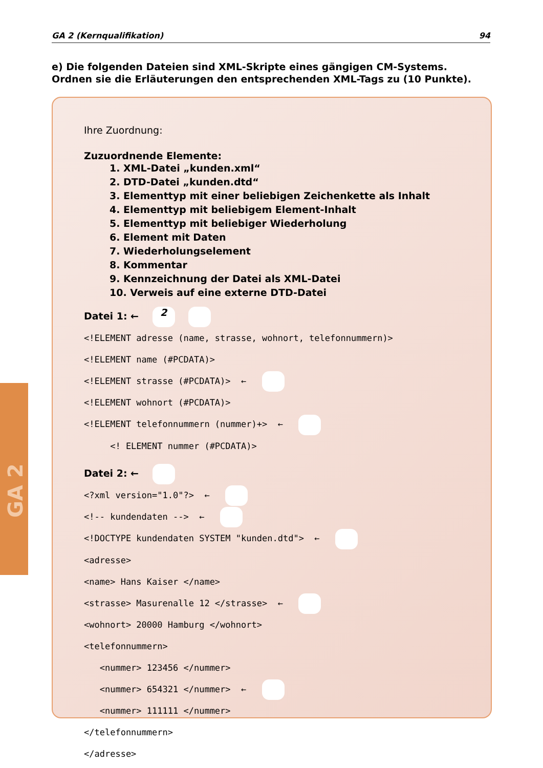GA 2 (Kernqualifikation) 94
e) Die folgenden Dateien sind XML-Skripte eines gängigen CM-Systems. Ordnen sie die Erläuterungen den entsprechenden XML-Tags zu (10 Punkte).
GA 2
Ihre Zuordnung:
Zuzuordnende Elemente:
1. XML-Datei „kunden.xml“
2. DTD-Datei „kunden.dtd“
3. Elementtyp mit einer beliebigen Zeichenkette als Inhalt
4. Elementtyp mit beliebigem Element-Inhalt
5. Elementtyp mit beliebiger Wiederholung
6. Element mit Daten
7. Wiederholungselement
8. Kommentar
9. Kennzeichnung der Datei als XML-Datei
10. Verweis auf eine externe DTD-Datei
Datei 1: ← 2
<!ELEMENT adresse (name, strasse, wohnort, telefonnummern)>
<!ELEMENT name (#PCDATA)>
<!ELEMENT strasse (#PCDATA)>  ← 
<!ELEMENT wohnort (#PCDATA)>
<!ELEMENT telefonnummern (nummer)+>  ← 
     <! ELEMENT nummer (#PCDATA)>
Datei 2: ←
<?xml version="1.0"?>  ← 
<!-- kundendaten -->  ← 
<!DOCTYPE kundendaten SYSTEM "kunden.dtd">  ← 
<adresse>
<name> Hans Kaiser </name>
<strasse> Masurenalle 12 </strasse>  ← 
<wohnort> 20000 Hamburg </wohnort>
<telefonnummern>
   <nummer> 123456 </nummer>
   <nummer> 654321 </nummer>  ← 
   <nummer> 111111 </nummer>
</telefonnummern>
</adresse>